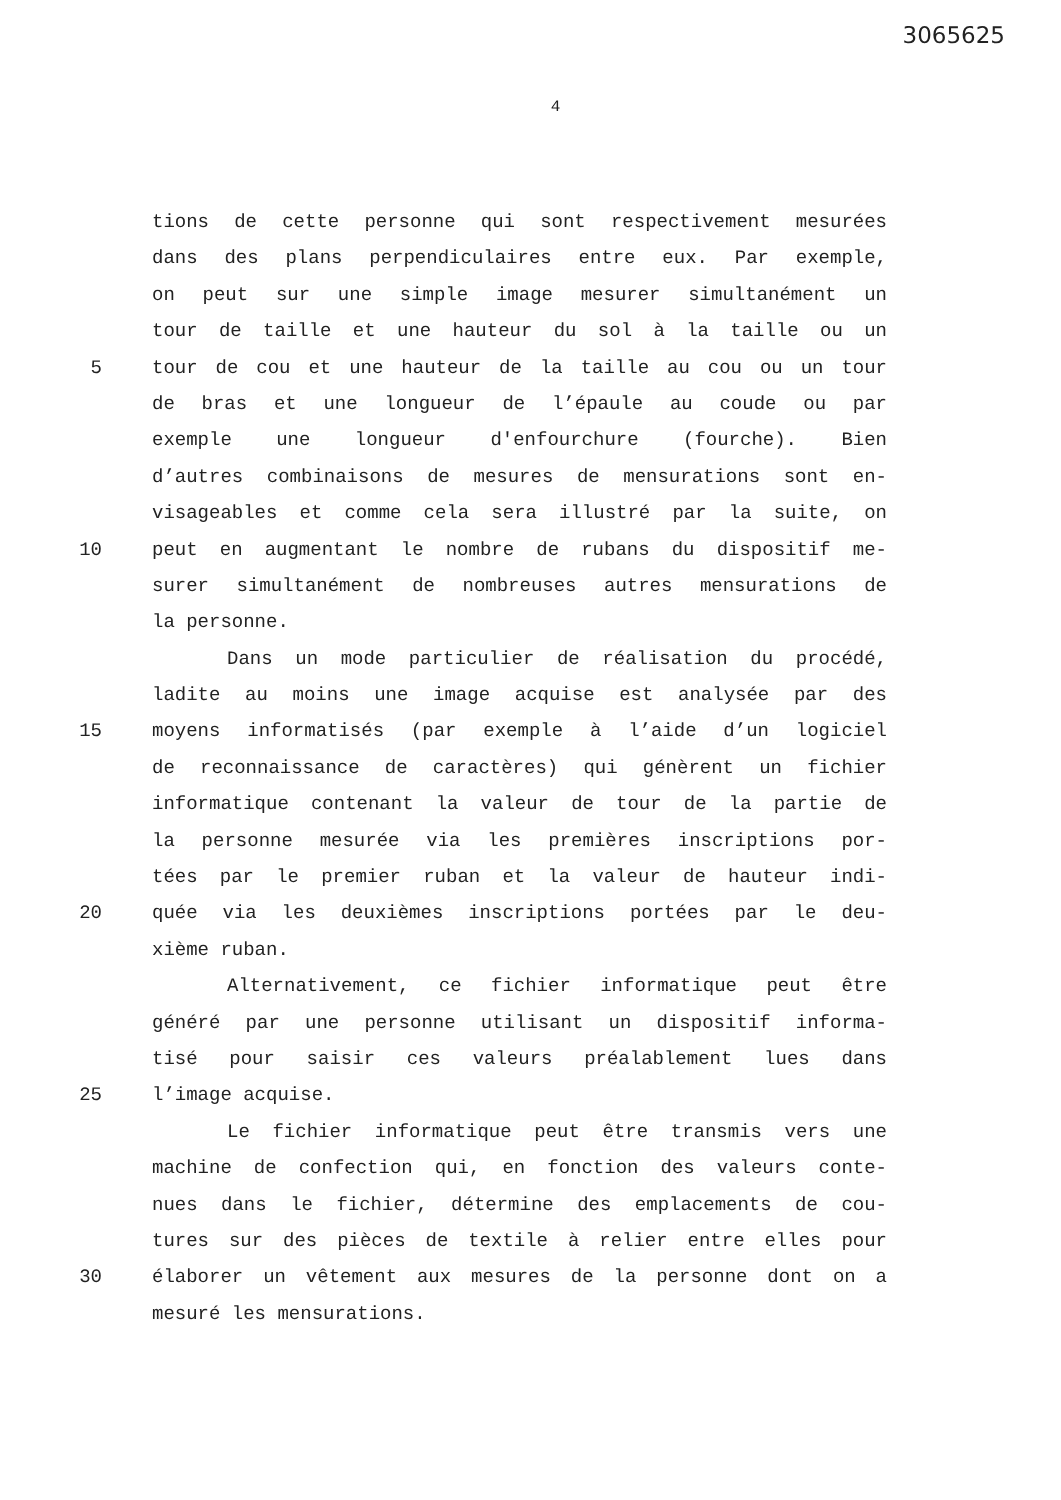3065625
4
tions de cette personne qui sont respectivement mesurées
dans des plans perpendiculaires entre eux. Par exemple,
on peut sur une simple image mesurer simultanément un
tour de taille et une hauteur du sol à la taille ou un
5 tour de cou et une hauteur de la taille au cou ou un tour
de bras et une longueur de l’épaule au coude ou par
exemple une longueur d'enfourchure (fourche). Bien
d’autres combinaisons de mesures de mensurations sont en-
visageables et comme cela sera illustré par la suite, on
10 peut en augmentant le nombre de rubans du dispositif me-
surer simultanément de nombreuses autres mensurations de
la personne.
Dans un mode particulier de réalisation du procédé,
ladite au moins une image acquise est analysée par des
15 moyens informatisés (par exemple à l’aide d’un logiciel
de reconnaissance de caractères) qui génèrent un fichier
informatique contenant la valeur de tour de la partie de
la personne mesurée via les premières inscriptions por-
tées par le premier ruban et la valeur de hauteur indi-
20 quée via les deuxièmes inscriptions portées par le deu-
xième ruban.
Alternativement, ce fichier informatique peut être
généré par une personne utilisant un dispositif informa-
tisé pour saisir ces valeurs préalablement lues dans
25 l’image acquise.
Le fichier informatique peut être transmis vers une
machine de confection qui, en fonction des valeurs conte-
nues dans le fichier, détermine des emplacements de cou-
tures sur des pièces de textile à relier entre elles pour
30 élaborer un vêtement aux mesures de la personne dont on a
mesuré les mensurations.